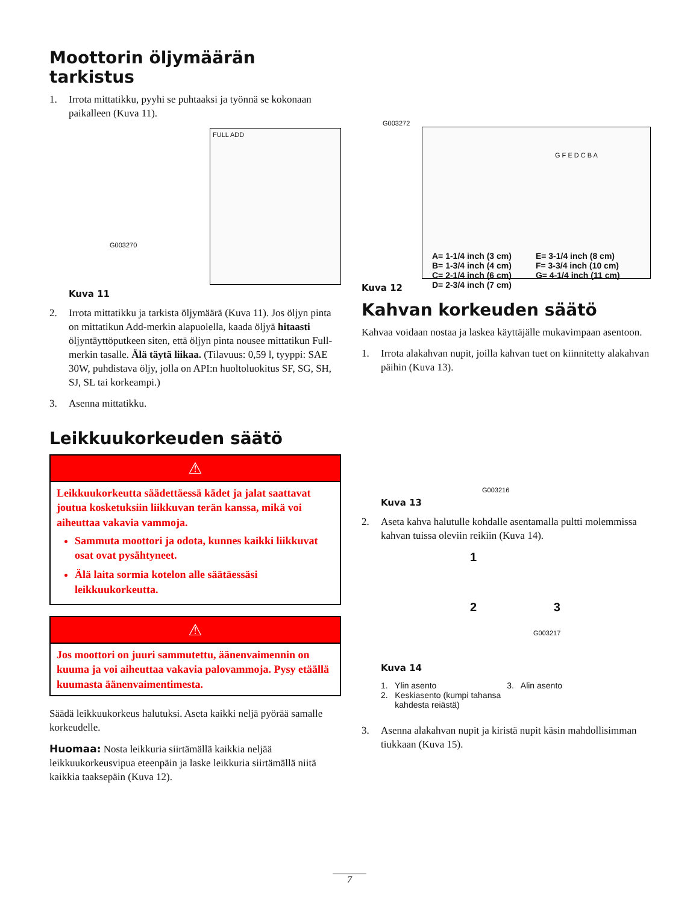Moottorin öljymäärän tarkistus
1. Irrota mittatikku, pyyhi se puhtaaksi ja työnnä se kokonaan paikalleen (Kuva 11).
G003270
FULL ADD
Kuva 11
2. Irrota mittatikku ja tarkista öljymäärä (Kuva 11). Jos öljyn pinta on mittatikun Add-merkin alapuolella, kaada öljyä hitaasti öljyntäyttöputkeen siten, että öljyn pinta nousee mittatikun Full-merkin tasalle. Älä täytä liikaa. (Tilavuus: 0,59 l, tyyppi: SAE 30W, puhdistava öljy, jolla on API:n huoltoluokitus SF, SG, SH, SJ, SL tai korkeampi.)
3. Asenna mittatikku.
Leikkuukorkeuden säätö
⚠
Leikkuukorkeutta säädettäessä kädet ja jalat saattavat joutua kosketuksiin liikkuvan terän kanssa, mikä voi aiheuttaa vakavia vammoja.
Sammuta moottori ja odota, kunnes kaikki liikkuvat osat ovat pysähtyneet.
Älä laita sormia kotelon alle säätäessäsi leikkuukorkeutta.
⚠
Jos moottori on juuri sammutettu, äänenvaimennin on kuuma ja voi aiheuttaa vakavia palovammoja. Pysy etäällä kuumasta äänenvaimentimesta.
Säädä leikkuukorkeus halutuksi. Aseta kaikki neljä pyörää samalle korkeudelle.
Huomaa: Nosta leikkuria siirtämällä kaikkia neljää leikkuukorkeusvipua eteenpäin ja laske leikkuria siirtämällä niitä kaikkia taaksepäin (Kuva 12).
G003272
G F E D C B A
A= 1-1/4 inch (3 cm)
B= 1-3/4 inch (4 cm)
C= 2-1/4 inch (6 cm)
D= 2-3/4 inch (7 cm)
E= 3-1/4 inch (8 cm)
F= 3-3/4 inch (10 cm)
G= 4-1/4 inch (11 cm)
Kuva 12
Kahvan korkeuden säätö
Kahvaa voidaan nostaa ja laskea käyttäjälle mukavimpaan asentoon.
1. Irrota alakahvan nupit, joilla kahvan tuet on kiinnitetty alakahvan päihin (Kuva 13).
G003216
Kuva 13
2. Aseta kahva halutulle kohdalle asentamalla pultti molemmissa kahvan tuissa oleviin reikiin (Kuva 14).
1
2 3
G003217
Kuva 14
1. Ylin asento
2. Keskiasento (kumpi tahansa
kahdesta reiästä)
3. Alin asento
3. Asenna alakahvan nupit ja kiristä nupit käsin mahdollisimman tiukkaan (Kuva 15).
7